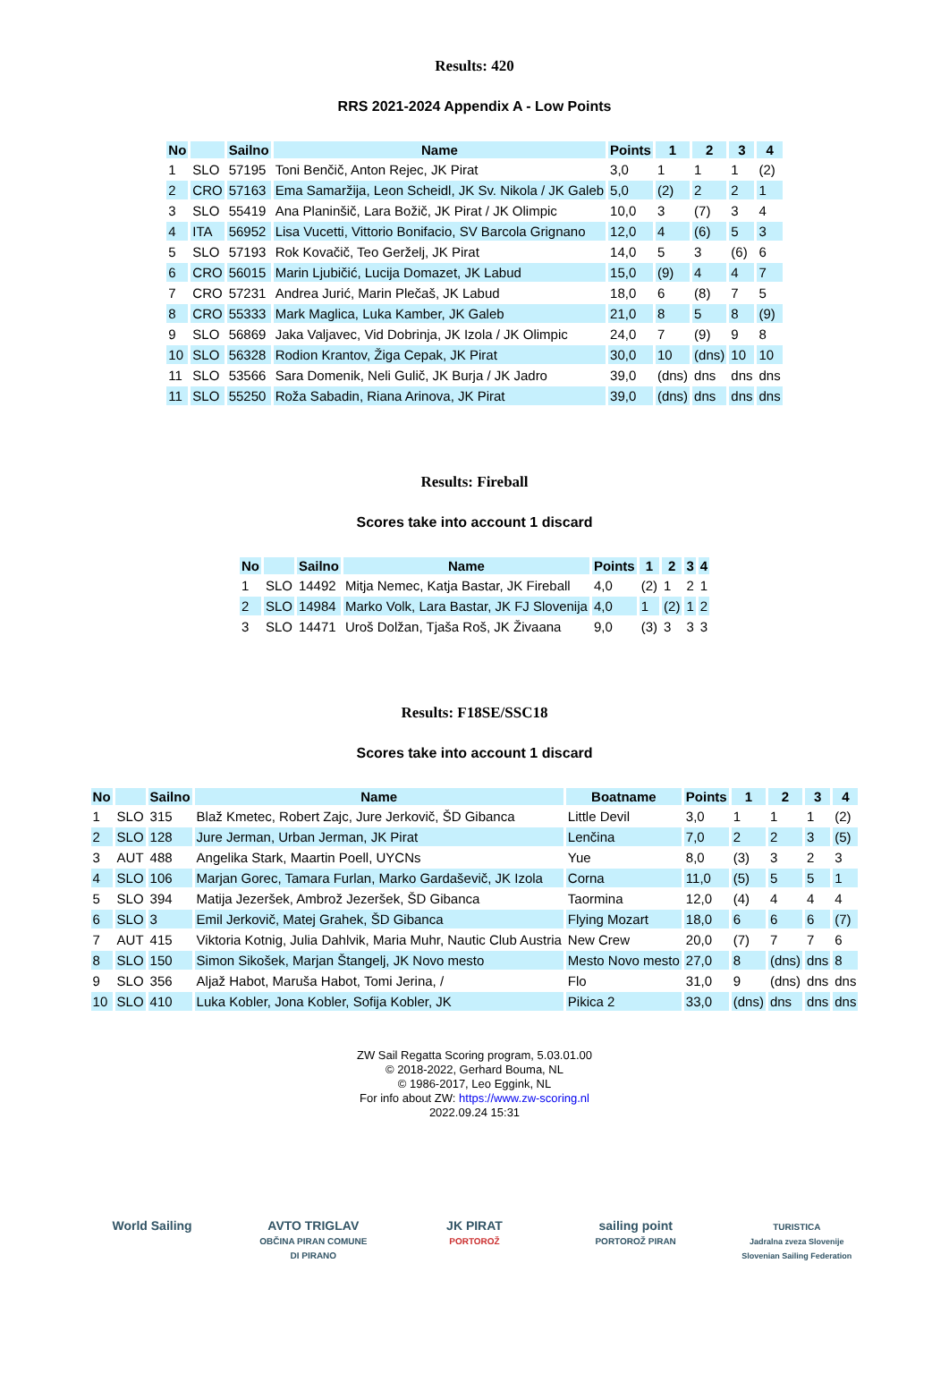Results: 420
RRS 2021-2024 Appendix A - Low Points
| No | | Sailno | Name | Points | 1 | 2 | 3 | 4 |
| --- | --- | --- | --- | --- | --- | --- | --- | --- |
| 1 | SLO | 57195 | Toni Benčič, Anton Rejec, JK Pirat | 3,0 | 1 | 1 | 1 | (2) |
| 2 | CRO | 57163 | Ema Samaržija, Leon Scheidl, JK Sv. Nikola / JK Galeb | 5,0 | (2) | 2 | 2 | 1 |
| 3 | SLO | 55419 | Ana Planinšič, Lara Božič, JK Pirat / JK Olimpic | 10,0 | 3 | (7) | 3 | 4 |
| 4 | ITA | 56952 | Lisa Vucetti, Vittorio Bonifacio, SV Barcola Grignano | 12,0 | 4 | (6) | 5 | 3 |
| 5 | SLO | 57193 | Rok Kovačič, Teo Gerželj, JK Pirat | 14,0 | 5 | 3 | (6) | 6 |
| 6 | CRO | 56015 | Marin Ljubičić, Lucija Domazet, JK Labud | 15,0 | (9) | 4 | 4 | 7 |
| 7 | CRO | 57231 | Andrea Jurić, Marin Plečaš, JK Labud | 18,0 | 6 | (8) | 7 | 5 |
| 8 | CRO | 55333 | Mark Maglica, Luka Kamber, JK Galeb | 21,0 | 8 | 5 | 8 | (9) |
| 9 | SLO | 56869 | Jaka Valjavec, Vid Dobrinja, JK Izola / JK Olimpic | 24,0 | 7 | (9) | 9 | 8 |
| 10 | SLO | 56328 | Rodion Krantov, Žiga Cepak, JK Pirat | 30,0 | 10 | (dns) | 10 | 10 |
| 11 | SLO | 53566 | Sara Domenik, Neli Gulič, JK Burja / JK Jadro | 39,0 | (dns) | dns | dns | dns |
| 11 | SLO | 55250 | Roža Sabadin, Riana Arinova, JK Pirat | 39,0 | (dns) | dns | dns | dns |
Results: Fireball
Scores take into account 1 discard
| No | | Sailno | Name | Points | 1 | 2 | 3 | 4 |
| --- | --- | --- | --- | --- | --- | --- | --- | --- |
| 1 | SLO | 14492 | Mitja Nemec, Katja Bastar, JK Fireball | 4,0 | (2) | 1 | 2 | 1 |
| 2 | SLO | 14984 | Marko Volk, Lara Bastar, JK FJ Slovenija | 4,0 | 1 | (2) | 1 | 2 |
| 3 | SLO | 14471 | Uroš Dolžan, Tjaša Roš, JK Živaana | 9,0 | (3) | 3 | 3 | 3 |
Results: F18SE/SSC18
Scores take into account 1 discard
| No | | Sailno | Name | Boatname | Points | 1 | 2 | 3 | 4 |
| --- | --- | --- | --- | --- | --- | --- | --- | --- | --- |
| 1 | SLO | 315 | Blaž Kmetec, Robert Zajc, Jure Jerkovič, ŠD Gibanca | Little Devil | 3,0 | 1 | 1 | 1 | (2) |
| 2 | SLO | 128 | Jure Jerman, Urban Jerman, JK Pirat | Lenčina | 7,0 | 2 | 2 | 3 | (5) |
| 3 | AUT | 488 | Angelika Stark, Maartin Poell, UYCNs | Yue | 8,0 | (3) | 3 | 2 | 3 |
| 4 | SLO | 106 | Marjan Gorec, Tamara Furlan, Marko Gardaševič, JK Izola | Corna | 11,0 | (5) | 5 | 5 | 1 |
| 5 | SLO | 394 | Matija Jezeršek, Ambrož Jezeršek, ŠD Gibanca | Taormina | 12,0 | (4) | 4 | 4 | 4 |
| 6 | SLO | 3 | Emil Jerkovič, Matej Grahek, ŠD Gibanca | Flying Mozart | 18,0 | 6 | 6 | 6 | (7) |
| 7 | AUT | 415 | Viktoria Kotnig, Julia Dahlvik, Maria Muhr, Nautic Club Austria | New Crew | 20,0 | (7) | 7 | 7 | 6 |
| 8 | SLO | 150 | Simon Sikošek, Marjan Štangelj, JK Novo mesto | Mesto Novo mesto | 27,0 | 8 | (dns) | dns | 8 |
| 9 | SLO | 356 | Aljaž Habot, Maruša Habot, Tomi Jerina, / | Flo | 31,0 | 9 | (dns) | dns | dns |
| 10 | SLO | 410 | Luka Kobler, Jona Kobler, Sofija Kobler, JK | Pikica 2 | 33,0 | (dns) | dns | dns | dns |
ZW Sail Regatta Scoring program, 5.03.01.00
© 2018-2022, Gerhard Bouma, NL
© 1986-2017, Leo Eggink, NL
For info about ZW: https://www.zw-scoring.nl
2022.09.24 15:31
World Sailing AVTO TRIGLAV
OBČINA PIRAN COMUNE DI PIRANO
JK PIRAT
PORTOROŽ
sailing point
PORTOROŽ PIRAN
TURISTICA
Jadralna zveza Slovenije
Slovenian Sailing Federation